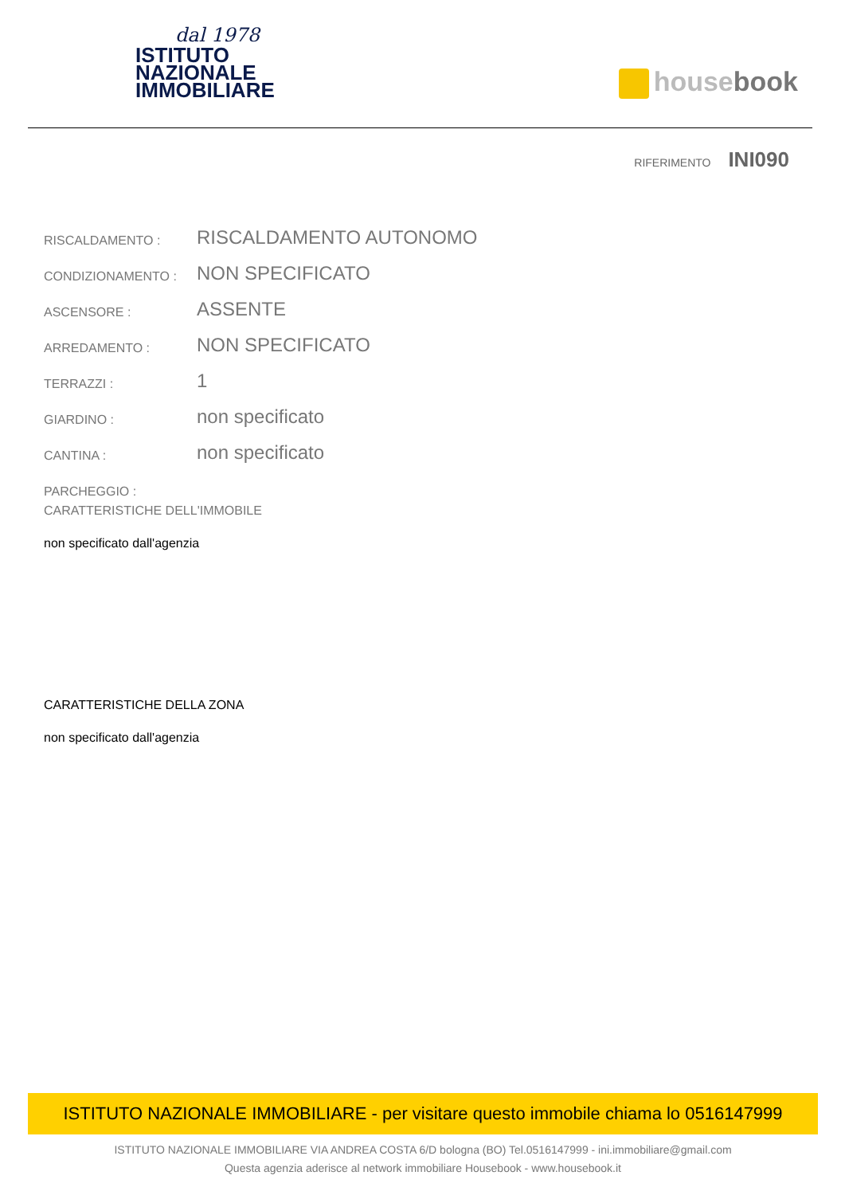dal 1978
ISTITUTO
NAZIONALE
IMMOBILIARE
housebook
RIFERIMENTO INI090
| RISCALDAMENTO : | RISCALDAMENTO AUTONOMO |
| CONDIZIONAMENTO : | NON SPECIFICATO |
| ASCENSORE : | ASSENTE |
| ARREDAMENTO : | NON SPECIFICATO |
| TERRAZZI : | 1 |
| GIARDINO : | non specificato |
| CANTINA : | non specificato |
| PARCHEGGIO : | |
CARATTERISTICHE DELL'IMMOBILE
non specificato dall'agenzia
CARATTERISTICHE DELLA ZONA
non specificato dall'agenzia
ISTITUTO NAZIONALE IMMOBILIARE - per visitare questo immobile chiama lo 0516147999
ISTITUTO NAZIONALE IMMOBILIARE VIA ANDREA COSTA 6/D bologna (BO) Tel.0516147999 - ini.immobiliare@gmail.com
Questa agenzia aderisce al network immobiliare Housebook - www.housebook.it